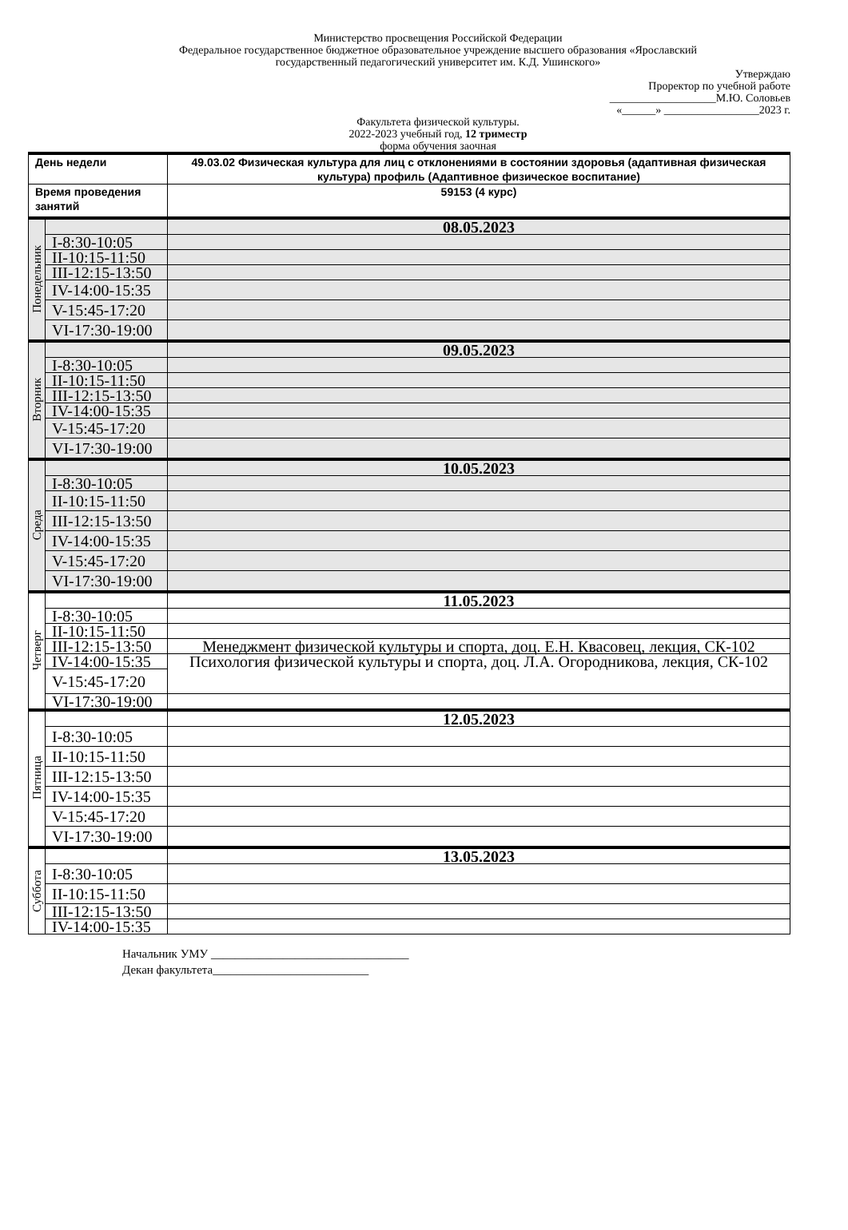Министерство просвещения Российской Федерации
Федеральное государственное бюджетное образовательное учреждение высшего образования «Ярославский
государственный педагогический университет им. К.Д. Ушинского»
Утверждаю
Проректор по учебной работе
___________________М.Ю. Соловьев
«______» _________________2023 г.
Факультета физической культуры.
2022-2023 учебный год, 12 триместр
форма обучения заочная
| День недели | | 49.03.02 Физическая культура для лиц с отклонениями в состоянии здоровья (адаптивная физическая культура) профиль (Адаптивное физическое воспитание) |
| Время проведения занятий | | 59153 (4 курс) |
| Понедельник | | 08.05.2023 |
| | I-8:30-10:05 | |
| | II-10:15-11:50 | |
| | III-12:15-13:50 | |
| | IV-14:00-15:35 | |
| | V-15:45-17:20 | |
| | VI-17:30-19:00 | |
| Вторник | | 09.05.2023 |
| | I-8:30-10:05 | |
| | II-10:15-11:50 | |
| | III-12:15-13:50 | |
| | IV-14:00-15:35 | |
| | V-15:45-17:20 | |
| | VI-17:30-19:00 | |
| Среда | | 10.05.2023 |
| | I-8:30-10:05 | |
| | II-10:15-11:50 | |
| | III-12:15-13:50 | |
| | IV-14:00-15:35 | |
| | V-15:45-17:20 | |
| | VI-17:30-19:00 | |
| Четверг | | 11.05.2023 |
| | I-8:30-10:05 | |
| | II-10:15-11:50 | |
| | III-12:15-13:50 | Менеджмент физической культуры и спорта, доц. Е.Н. Квасовец, лекция, СК-102 |
| | IV-14:00-15:35 | Психология физической культуры и спорта, доц. Л.А. Огородникова, лекция, СК-102 |
| | V-15:45-17:20 | |
| | VI-17:30-19:00 | |
| Пятница | | 12.05.2023 |
| | I-8:30-10:05 | |
| | II-10:15-11:50 | |
| | III-12:15-13:50 | |
| | IV-14:00-15:35 | |
| | V-15:45-17:20 | |
| | VI-17:30-19:00 | |
| Суббота | | 13.05.2023 |
| | I-8:30-10:05 | |
| | II-10:15-11:50 | |
| | III-12:15-13:50 | |
| | IV-14:00-15:35 | |
Начальник УМУ _________________________________
Декан факультета__________________________